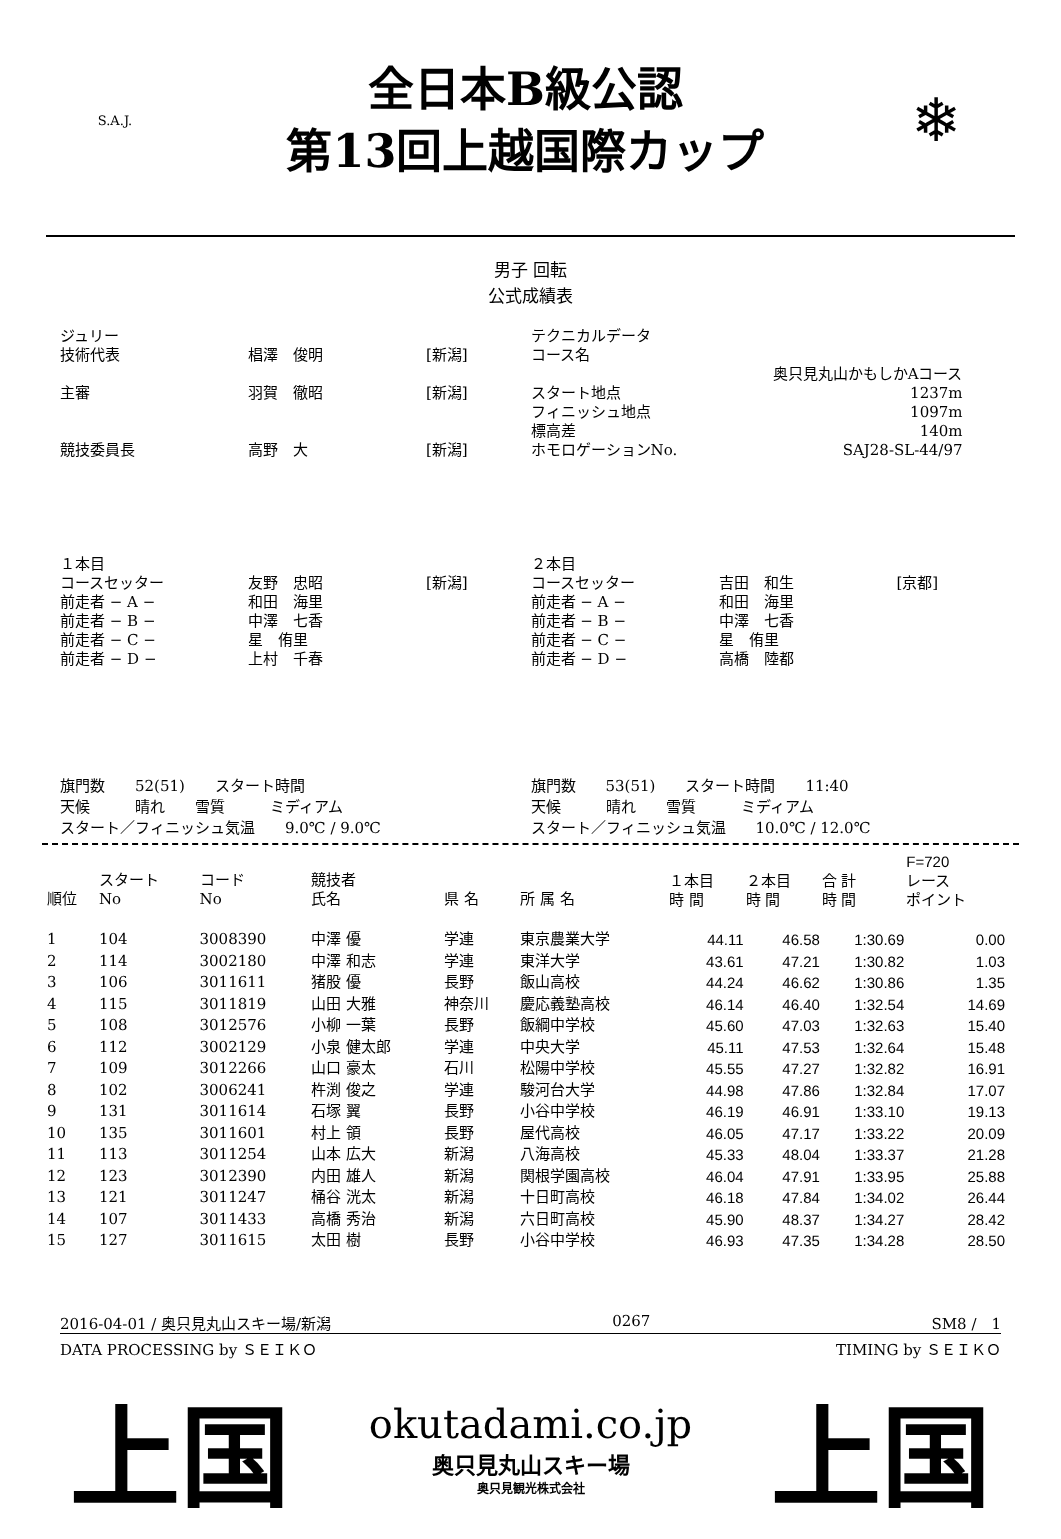S.A.J.
全日本B級公認
第13回上越国際カップ
❄
男子 回転
公式成績表
| ジュリー | | |
| 技術代表 | 椙澤 俊明 | [新潟] |
| 主審 | 羽賀 徹昭 | [新潟] |
| 競技委員長 | 高野 大 | [新潟] |
| テクニカルデータ | |
| コース名 | |
| | 奥只見丸山かもしかAコース |
| スタート地点 | 1237m |
| フィニッシュ地点 | 1097m |
| 標高差 | 140m |
| ホモロゲーションNo. | SAJ28-SL-44/97 |
| １本目 | | |
| コースセッター | 友野 忠昭 | [新潟] |
| 前走者 − A − | 和田 海里 | |
| 前走者 − B − | 中澤 七香 | |
| 前走者 − C − | 星 侑里 | |
| 前走者 − D − | 上村 千春 | |
| ２本目 | | |
| コースセッター | 吉田 和生 | [京都] |
| 前走者 − A − | 和田 海里 | |
| 前走者 − B − | 中澤 七香 | |
| 前走者 − C − | 星 侑里 | |
| 前走者 − D − | 高橋 陸都 | |
旗門数　　52(51)　　スタート時間
天候　　　晴れ　　雪質　　　ミディアム
スタート／フィニッシュ気温　　9.0℃ / 9.0℃
旗門数　　53(51)　　スタート時間　　11:40
天候　　　晴れ　　雪質　　　ミディアム
スタート／フィニッシュ気温　　10.0℃ / 12.0℃
| 順位 | スタート No | コード No | 競技者 氏名 | 県 名 | 所 属 名 | １本目 時 間 | ２本目 時 間 | 合 計 時 間 | F=720 レース ポイント |
| --- | --- | --- | --- | --- | --- | --- | --- | --- | --- |
| 1 | 104 | 3008390 | 中澤 優 | 学連 | 東京農業大学 | 44.11 | 46.58 | 1:30.69 | 0.00 |
| 2 | 114 | 3002180 | 中澤 和志 | 学連 | 東洋大学 | 43.61 | 47.21 | 1:30.82 | 1.03 |
| 3 | 106 | 3011611 | 猪股 優 | 長野 | 飯山高校 | 44.24 | 46.62 | 1:30.86 | 1.35 |
| 4 | 115 | 3011819 | 山田 大雅 | 神奈川 | 慶応義塾高校 | 46.14 | 46.40 | 1:32.54 | 14.69 |
| 5 | 108 | 3012576 | 小柳 一葉 | 長野 | 飯綱中学校 | 45.60 | 47.03 | 1:32.63 | 15.40 |
| 6 | 112 | 3002129 | 小泉 健太郎 | 学連 | 中央大学 | 45.11 | 47.53 | 1:32.64 | 15.48 |
| 7 | 109 | 3012266 | 山口 豪太 | 石川 | 松陽中学校 | 45.55 | 47.27 | 1:32.82 | 16.91 |
| 8 | 102 | 3006241 | 杵渕 俊之 | 学連 | 駿河台大学 | 44.98 | 47.86 | 1:32.84 | 17.07 |
| 9 | 131 | 3011614 | 石塚 翼 | 長野 | 小谷中学校 | 46.19 | 46.91 | 1:33.10 | 19.13 |
| 10 | 135 | 3011601 | 村上 領 | 長野 | 屋代高校 | 46.05 | 47.17 | 1:33.22 | 20.09 |
| 11 | 113 | 3011254 | 山本 広大 | 新潟 | 八海高校 | 45.33 | 48.04 | 1:33.37 | 21.28 |
| 12 | 123 | 3012390 | 内田 雄人 | 新潟 | 関根学園高校 | 46.04 | 47.91 | 1:33.95 | 25.88 |
| 13 | 121 | 3011247 | 桶谷 洸太 | 新潟 | 十日町高校 | 46.18 | 47.84 | 1:34.02 | 26.44 |
| 14 | 107 | 3011433 | 高橋 秀治 | 新潟 | 六日町高校 | 45.90 | 48.37 | 1:34.27 | 28.42 |
| 15 | 127 | 3011615 | 太田 樹 | 長野 | 小谷中学校 | 46.93 | 47.35 | 1:34.28 | 28.50 |
2016-04-01 / 奥只見丸山スキー場/新潟 0267 SM8 /　1
DATA PROCESSING by ＳＥＩＫＯ TIMING by ＳＥＩＫＯ
上国
okutadami.co.jp
奥只見丸山スキー場
奥只見観光株式会社
上国